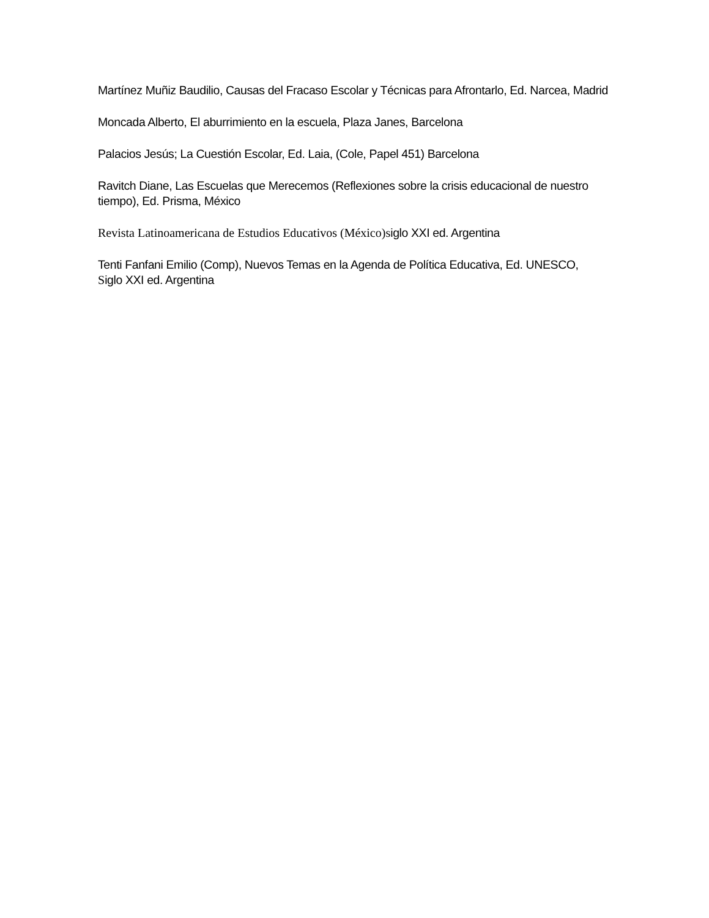Martínez Muñiz Baudilio, Causas del Fracaso Escolar y Técnicas para Afrontarlo, Ed. Narcea, Madrid
Moncada Alberto, El aburrimiento en la escuela, Plaza Janes, Barcelona
Palacios Jesús; La Cuestión Escolar, Ed. Laia, (Cole, Papel 451) Barcelona
Ravitch Diane, Las Escuelas que Merecemos (Reflexiones sobre la crisis educacional de nuestro
tiempo), Ed. Prisma, México
Revista Latinoamericana de Estudios Educativos (México)siglo XXI ed. Argentina
Tenti Fanfani Emilio (Comp), Nuevos Temas en la Agenda de Política Educativa, Ed. UNESCO,
Siglo XXI ed. Argentina